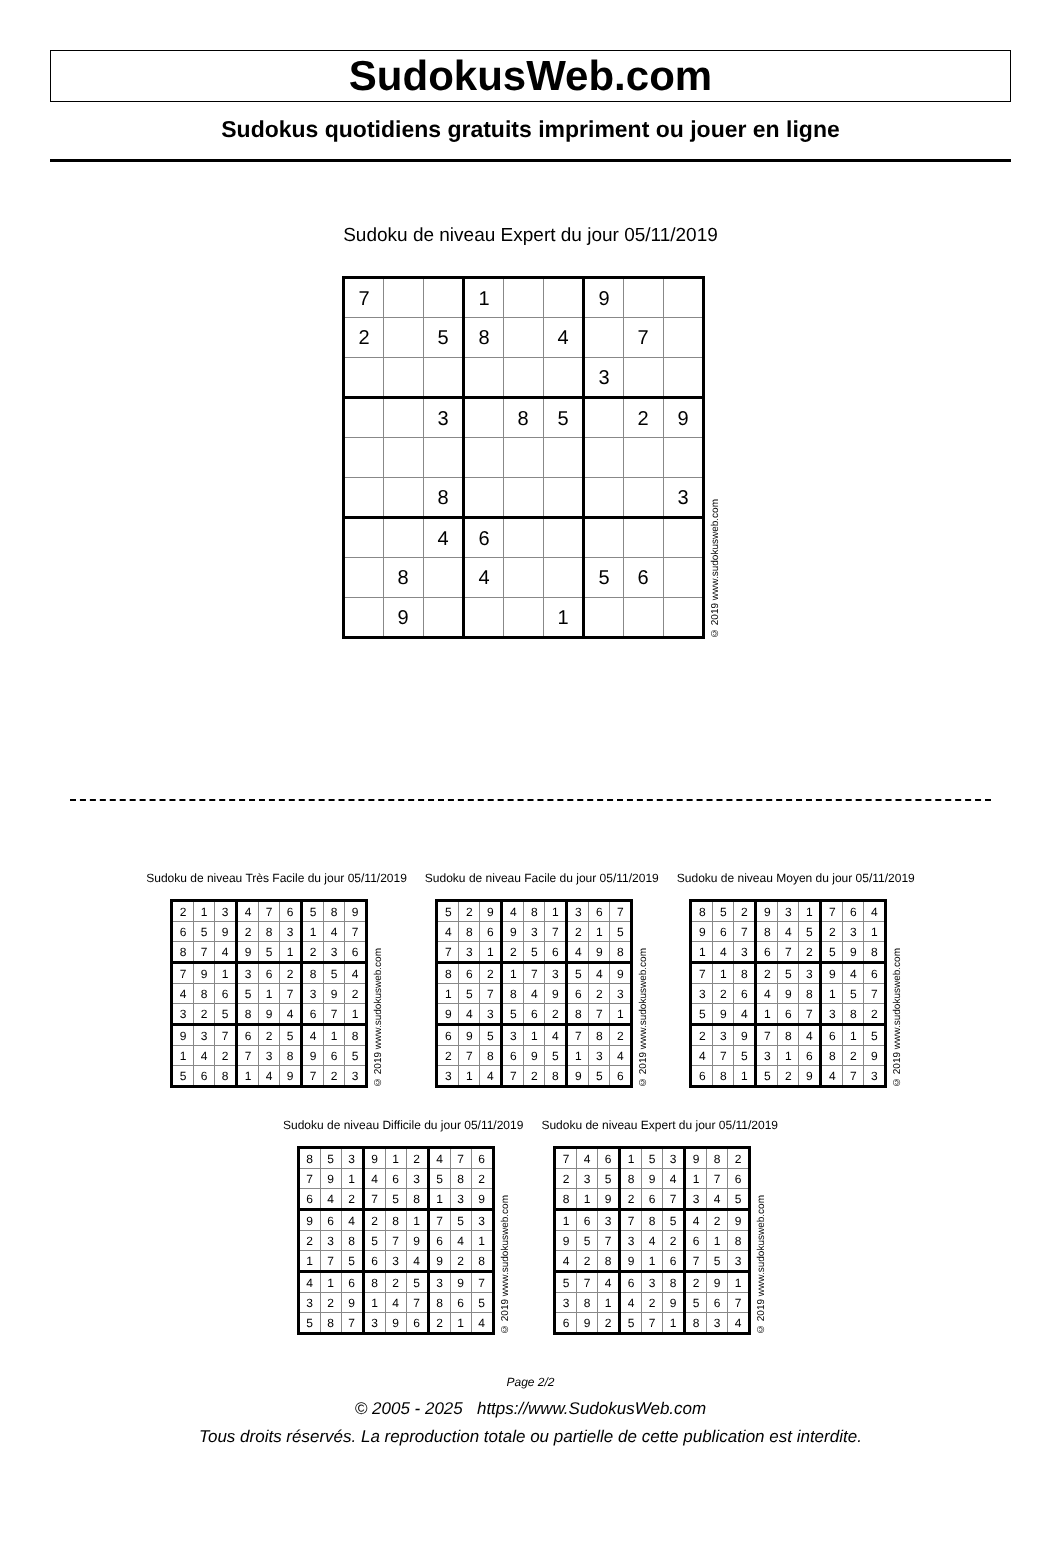SudokusWeb.com
Sudokus quotidiens gratuits impriment ou jouer en ligne
Sudoku de niveau Expert du jour 05/11/2019
| 7 | | | 1 | | | 9 | | |
| 2 | | 5 | 8 | | 4 | | 7 | |
| | | | | | | 3 | | |
| | | 3 | | 8 | 5 | | 2 | 9 |
| | | 8 | | | | | | 3 |
| | | 4 | 6 | | | | | |
| | 8 | | 4 | | | 5 | 6 | |
| | 9 | | | | 1 | | | |
© 2019 www.sudokusweb.com
Sudoku de niveau Très Facile du jour 05/11/2019
| 2 | 1 | 3 | 4 | 7 | 6 | 5 | 8 | 9 |
| 6 | 5 | 9 | 2 | 8 | 3 | 1 | 4 | 7 |
| 8 | 7 | 4 | 9 | 5 | 1 | 2 | 3 | 6 |
| 7 | 9 | 1 | 3 | 6 | 2 | 8 | 5 | 4 |
| 4 | 8 | 6 | 5 | 1 | 7 | 3 | 9 | 2 |
| 3 | 2 | 5 | 8 | 9 | 4 | 6 | 7 | 1 |
| 9 | 3 | 7 | 6 | 2 | 5 | 4 | 1 | 8 |
| 1 | 4 | 2 | 7 | 3 | 8 | 9 | 6 | 5 |
| 5 | 6 | 8 | 1 | 4 | 9 | 7 | 2 | 3 |
© 2019 www.sudokusweb.com
Sudoku de niveau Facile du jour 05/11/2019
| 5 | 2 | 9 | 4 | 8 | 1 | 3 | 6 | 7 |
| 4 | 8 | 6 | 9 | 3 | 7 | 2 | 1 | 5 |
| 7 | 3 | 1 | 2 | 5 | 6 | 4 | 9 | 8 |
| 8 | 6 | 2 | 1 | 7 | 3 | 5 | 4 | 9 |
| 1 | 5 | 7 | 8 | 4 | 9 | 6 | 2 | 3 |
| 9 | 4 | 3 | 5 | 6 | 2 | 8 | 7 | 1 |
| 6 | 9 | 5 | 3 | 1 | 4 | 7 | 8 | 2 |
| 2 | 7 | 8 | 6 | 9 | 5 | 1 | 3 | 4 |
| 3 | 1 | 4 | 7 | 2 | 8 | 9 | 5 | 6 |
© 2019 www.sudokusweb.com
Sudoku de niveau Moyen du jour 05/11/2019
| 8 | 5 | 2 | 9 | 3 | 1 | 7 | 6 | 4 |
| 9 | 6 | 7 | 8 | 4 | 5 | 2 | 3 | 1 |
| 1 | 4 | 3 | 6 | 7 | 2 | 5 | 9 | 8 |
| 7 | 1 | 8 | 2 | 5 | 3 | 9 | 4 | 6 |
| 3 | 2 | 6 | 4 | 9 | 8 | 1 | 5 | 7 |
| 5 | 9 | 4 | 1 | 6 | 7 | 3 | 8 | 2 |
| 2 | 3 | 9 | 7 | 8 | 4 | 6 | 1 | 5 |
| 4 | 7 | 5 | 3 | 1 | 6 | 8 | 2 | 9 |
| 6 | 8 | 1 | 5 | 2 | 9 | 4 | 7 | 3 |
© 2019 www.sudokusweb.com
Sudoku de niveau Difficile du jour 05/11/2019
| 8 | 5 | 3 | 9 | 1 | 2 | 4 | 7 | 6 |
| 7 | 9 | 1 | 4 | 6 | 3 | 5 | 8 | 2 |
| 6 | 4 | 2 | 7 | 5 | 8 | 1 | 3 | 9 |
| 9 | 6 | 4 | 2 | 8 | 1 | 7 | 5 | 3 |
| 2 | 3 | 8 | 5 | 7 | 9 | 6 | 4 | 1 |
| 1 | 7 | 5 | 6 | 3 | 4 | 9 | 2 | 8 |
| 4 | 1 | 6 | 8 | 2 | 5 | 3 | 9 | 7 |
| 3 | 2 | 9 | 1 | 4 | 7 | 8 | 6 | 5 |
| 5 | 8 | 7 | 3 | 9 | 6 | 2 | 1 | 4 |
© 2019 www.sudokusweb.com
Sudoku de niveau Expert du jour 05/11/2019
| 7 | 4 | 6 | 1 | 5 | 3 | 9 | 8 | 2 |
| 2 | 3 | 5 | 8 | 9 | 4 | 1 | 7 | 6 |
| 8 | 1 | 9 | 2 | 6 | 7 | 3 | 4 | 5 |
| 1 | 6 | 3 | 7 | 8 | 5 | 4 | 2 | 9 |
| 9 | 5 | 7 | 3 | 4 | 2 | 6 | 1 | 8 |
| 4 | 2 | 8 | 9 | 1 | 6 | 7 | 5 | 3 |
| 5 | 7 | 4 | 6 | 3 | 8 | 2 | 9 | 1 |
| 3 | 8 | 1 | 4 | 2 | 9 | 5 | 6 | 7 |
| 6 | 9 | 2 | 5 | 7 | 1 | 8 | 3 | 4 |
© 2019 www.sudokusweb.com
Page 2/2
© 2005 - 2025 https://www.SudokusWeb.com
Tous droits réservés. La reproduction totale ou partielle de cette publication est interdite.